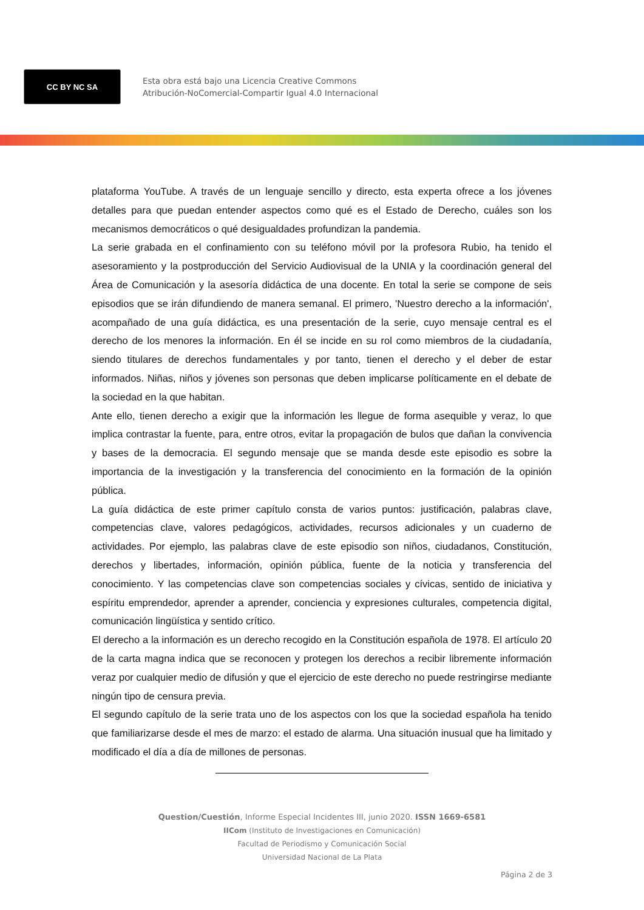CC BY NC SA
Esta obra está bajo una Licencia Creative Commons
Atribución-NoComercial-Compartir Igual 4.0 Internacional
plataforma YouTube. A través de un lenguaje sencillo y directo, esta experta ofrece a los jóvenes detalles para que puedan entender aspectos como qué es el Estado de Derecho, cuáles son los mecanismos democráticos o qué desigualdades profundizan la pandemia.
La serie grabada en el confinamiento con su teléfono móvil por la profesora Rubio, ha tenido el asesoramiento y la postproducción del Servicio Audiovisual de la UNIA y la coordinación general del Área de Comunicación y la asesoría didáctica de una docente. En total la serie se compone de seis episodios que se irán difundiendo de manera semanal. El primero, 'Nuestro derecho a la información', acompañado de una guía didáctica, es una presentación de la serie, cuyo mensaje central es el derecho de los menores la información. En él se incide en su rol como miembros de la ciudadanía, siendo titulares de derechos fundamentales y por tanto, tienen el derecho y el deber de estar informados. Niñas, niños y jóvenes son personas que deben implicarse políticamente en el debate de la sociedad en la que habitan.
Ante ello, tienen derecho a exigir que la información les llegue de forma asequible y veraz, lo que implica contrastar la fuente, para, entre otros, evitar la propagación de bulos que dañan la convivencia y bases de la democracia. El segundo mensaje que se manda desde este episodio es sobre la importancia de la investigación y la transferencia del conocimiento en la formación de la opinión pública.
La guía didáctica de este primer capítulo consta de varios puntos: justificación, palabras clave, competencias clave, valores pedagógicos, actividades, recursos adicionales y un cuaderno de actividades. Por ejemplo, las palabras clave de este episodio son niños, ciudadanos, Constitución, derechos y libertades, información, opinión pública, fuente de la noticia y transferencia del conocimiento. Y las competencias clave son competencias sociales y cívicas, sentido de iniciativa y espíritu emprendedor, aprender a aprender, conciencia y expresiones culturales, competencia digital, comunicación lingüística y sentido crítico.
El derecho a la información es un derecho recogido en la Constitución española de 1978. El artículo 20 de la carta magna indica que se reconocen y protegen los derechos a recibir libremente información veraz por cualquier medio de difusión y que el ejercicio de este derecho no puede restringirse mediante ningún tipo de censura previa.
El segundo capítulo de la serie trata uno de los aspectos con los que la sociedad española ha tenido que familiarizarse desde el mes de marzo: el estado de alarma. Una situación inusual que ha limitado y modificado el día a día de millones de personas.
Question/Cuestión, Informe Especial Incidentes III, junio 2020. ISSN 1669-6581
IICom (Instituto de Investigaciones en Comunicación)
Facultad de Periodismo y Comunicación Social
Universidad Nacional de La Plata
Página 2 de 3